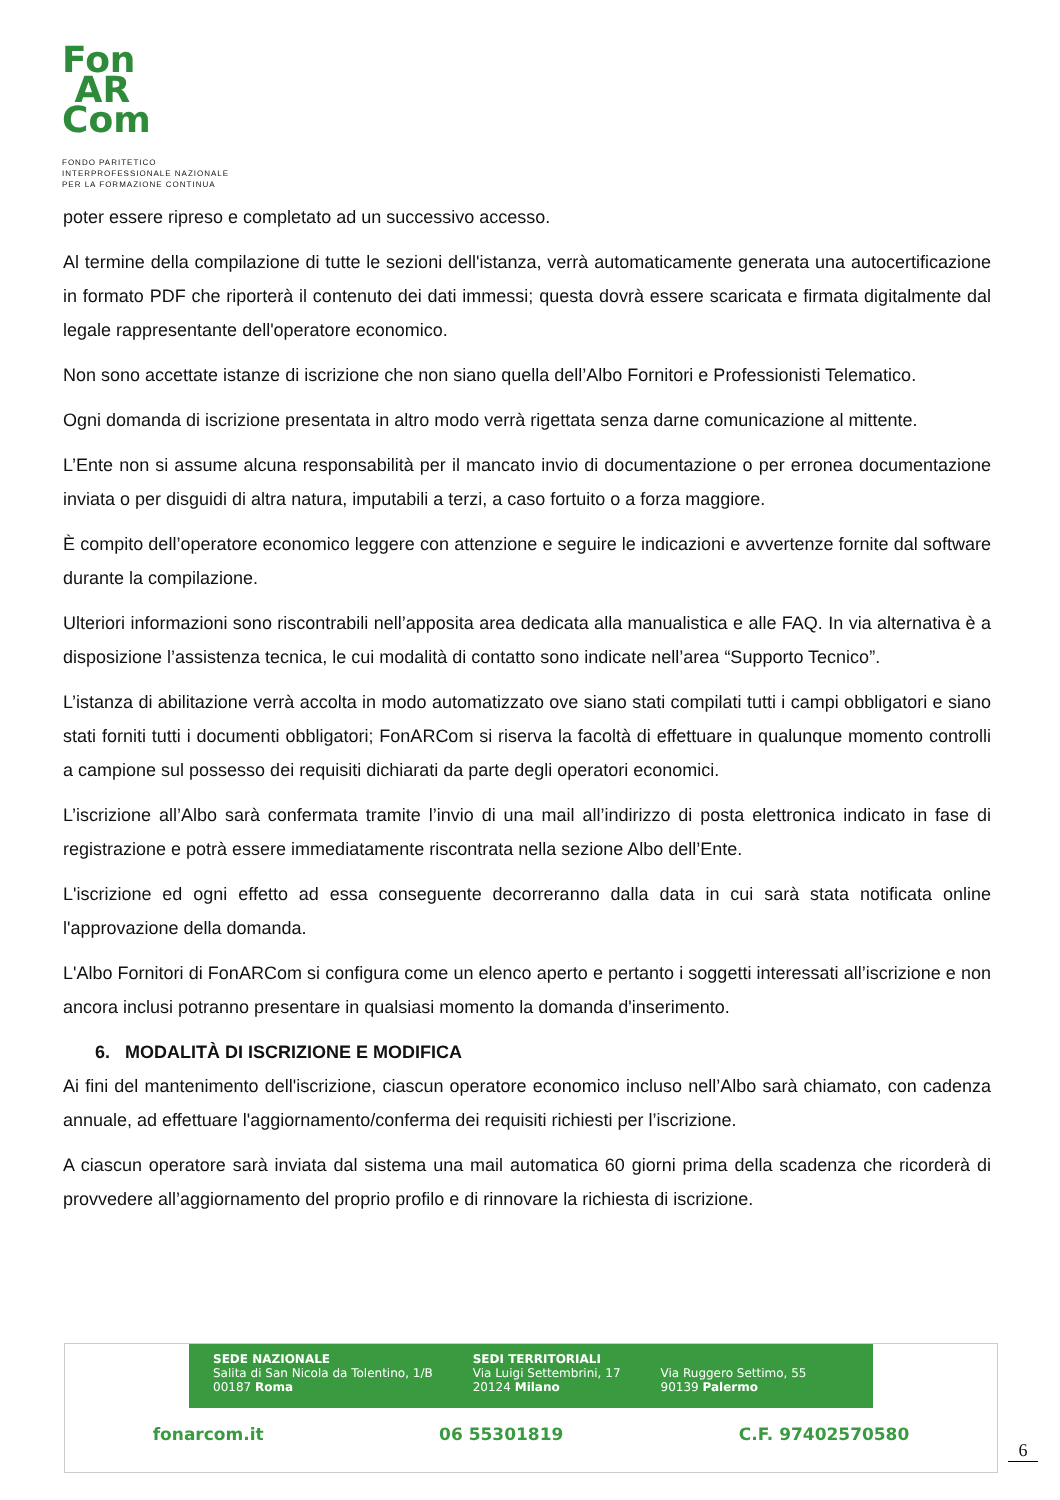Fon
AR
Com
FONDO PARITETICO
INTERPROFESSIONALE NAZIONALE
PER LA FORMAZIONE CONTINUA
poter essere ripreso e completato ad un successivo accesso.
Al termine della compilazione di tutte le sezioni dell'istanza, verrà automaticamente generata una autocertificazione in formato PDF che riporterà il contenuto dei dati immessi; questa dovrà essere scaricata e firmata digitalmente dal legale rappresentante dell'operatore economico.
Non sono accettate istanze di iscrizione che non siano quella dell’Albo Fornitori e Professionisti Telematico.
Ogni domanda di iscrizione presentata in altro modo verrà rigettata senza darne comunicazione al mittente.
L’Ente non si assume alcuna responsabilità per il mancato invio di documentazione o per erronea documentazione inviata o per disguidi di altra natura, imputabili a terzi, a caso fortuito o a forza maggiore.
È compito dell’operatore economico leggere con attenzione e seguire le indicazioni e avvertenze fornite dal software durante la compilazione.
Ulteriori informazioni sono riscontrabili nell’apposita area dedicata alla manualistica e alle FAQ. In via alternativa è a disposizione l’assistenza tecnica, le cui modalità di contatto sono indicate nell’area “Supporto Tecnico”.
L’istanza di abilitazione verrà accolta in modo automatizzato ove siano stati compilati tutti i campi obbligatori e siano stati forniti tutti i documenti obbligatori; FonARCom si riserva la facoltà di effettuare in qualunque momento controlli a campione sul possesso dei requisiti dichiarati da parte degli operatori economici.
L’iscrizione all’Albo sarà confermata tramite l’invio di una mail all’indirizzo di posta elettronica indicato in fase di registrazione e potrà essere immediatamente riscontrata nella sezione Albo dell’Ente.
L'iscrizione ed ogni effetto ad essa conseguente decorreranno dalla data in cui sarà stata notificata online l'approvazione della domanda.
L'Albo Fornitori di FonARCom si configura come un elenco aperto e pertanto i soggetti interessati all’iscrizione e non ancora inclusi potranno presentare in qualsiasi momento la domanda d'inserimento.
6. MODALITÀ DI ISCRIZIONE E MODIFICA
Ai fini del mantenimento dell'iscrizione, ciascun operatore economico incluso nell’Albo sarà chiamato, con cadenza annuale, ad effettuare l'aggiornamento/conferma dei requisiti richiesti per l’iscrizione.
A ciascun operatore sarà inviata dal sistema una mail automatica 60 giorni prima della scadenza che ricorderà di provvedere all’aggiornamento del proprio profilo e di rinnovare la richiesta di iscrizione.
SEDE NAZIONALE
Salita di San Nicola da Tolentino, 1/B
00187 Roma
SEDI TERRITORIALI
Via Luigi Settembrini, 17
20124 Milano
Via Ruggero Settimo, 55
90139 Palermo
fonarcom.it 06 55301819 C.F. 97402570580
6